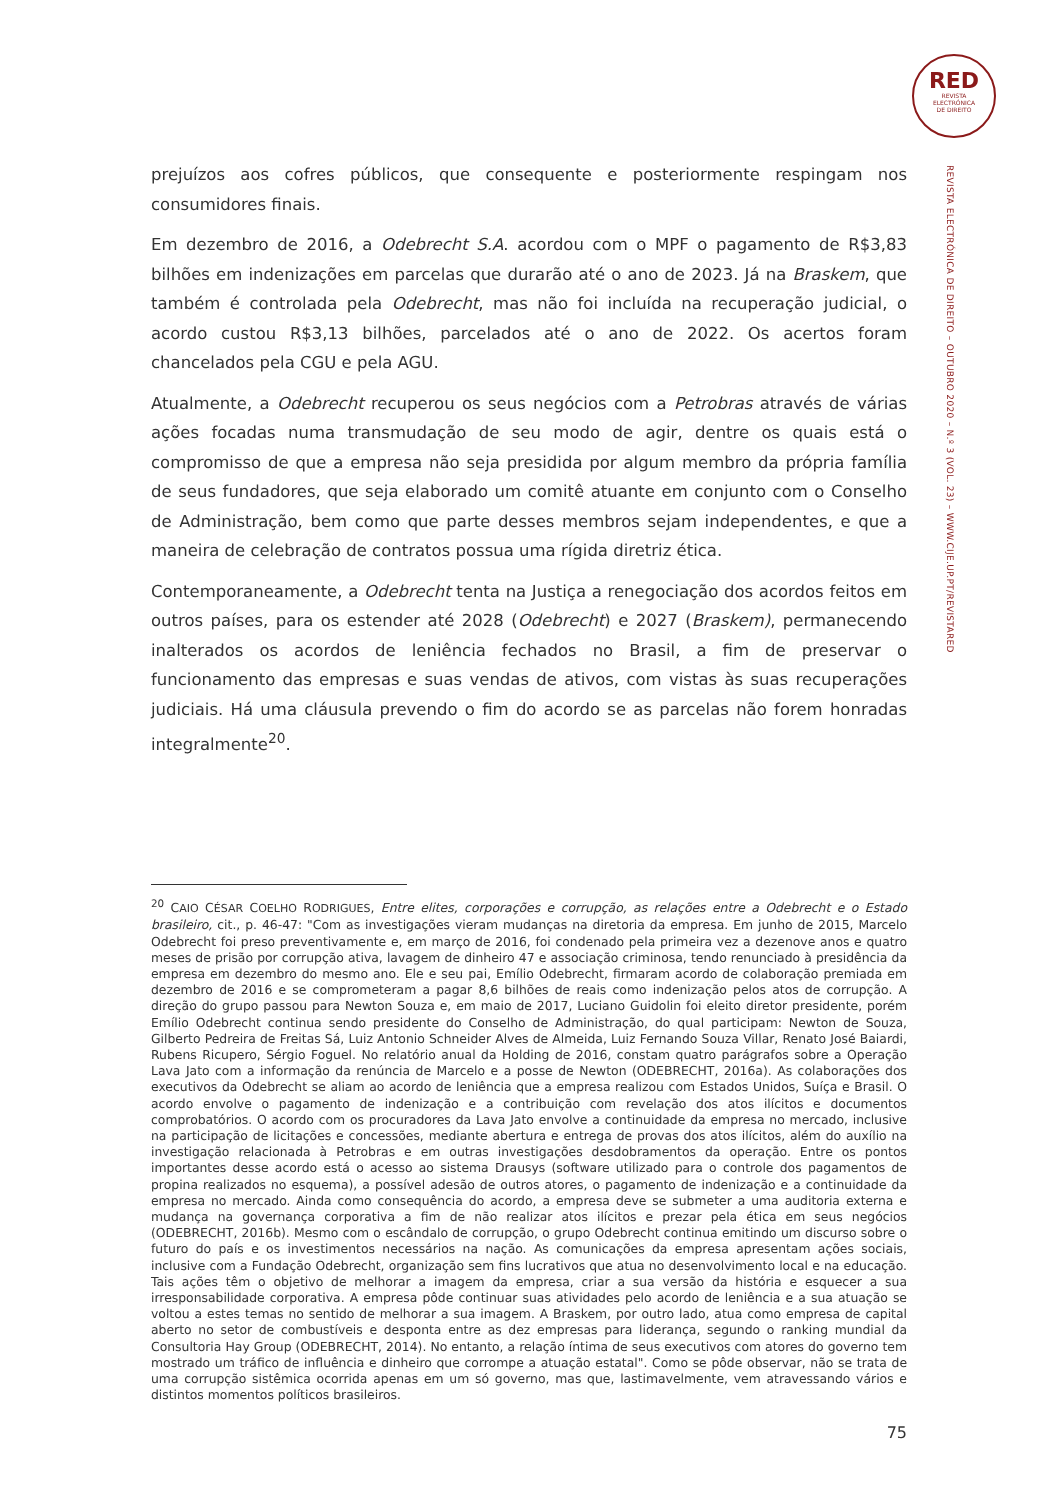RED
REVISTA
ELECTRÓNICA
DE DIREITO
REVISTA ELECTRÓNICA DE DIREITO – OUTUBRO 2020 – N.º 3 (VOL. 23) – WWW.CIJE.UP.PT/REVISTARED
prejuízos aos cofres públicos, que consequente e posteriormente respingam nos consumidores finais.
Em dezembro de 2016, a Odebrecht S.A. acordou com o MPF o pagamento de R$3,83 bilhões em indenizações em parcelas que durarão até o ano de 2023. Já na Braskem, que também é controlada pela Odebrecht, mas não foi incluída na recuperação judicial, o acordo custou R$3,13 bilhões, parcelados até o ano de 2022. Os acertos foram chancelados pela CGU e pela AGU.
Atualmente, a Odebrecht recuperou os seus negócios com a Petrobras através de várias ações focadas numa transmudação de seu modo de agir, dentre os quais está o compromisso de que a empresa não seja presidida por algum membro da própria família de seus fundadores, que seja elaborado um comitê atuante em conjunto com o Conselho de Administração, bem como que parte desses membros sejam independentes, e que a maneira de celebração de contratos possua uma rígida diretriz ética.
Contemporaneamente, a Odebrecht tenta na Justiça a renegociação dos acordos feitos em outros países, para os estender até 2028 (Odebrecht) e 2027 (Braskem), permanecendo inalterados os acordos de leniência fechados no Brasil, a fim de preservar o funcionamento das empresas e suas vendas de ativos, com vistas às suas recuperações judiciais. Há uma cláusula prevendo o fim do acordo se as parcelas não forem honradas integralmente<sup>20</sup>.
<sup>20</sup> CAIO CÉSAR COELHO RODRIGUES, Entre elites, corporações e corrupção, as relações entre a Odebrecht e o Estado brasileiro, cit., p. 46-47: "Com as investigações vieram mudanças na diretoria da empresa. Em junho de 2015, Marcelo Odebrecht foi preso preventivamente e, em março de 2016, foi condenado pela primeira vez a dezenove anos e quatro meses de prisão por corrupção ativa, lavagem de dinheiro 47 e associação criminosa, tendo renunciado à presidência da empresa em dezembro do mesmo ano. Ele e seu pai, Emílio Odebrecht, firmaram acordo de colaboração premiada em dezembro de 2016 e se comprometeram a pagar 8,6 bilhões de reais como indenização pelos atos de corrupção. A direção do grupo passou para Newton Souza e, em maio de 2017, Luciano Guidolin foi eleito diretor presidente, porém Emílio Odebrecht continua sendo presidente do Conselho de Administração, do qual participam: Newton de Souza, Gilberto Pedreira de Freitas Sá, Luiz Antonio Schneider Alves de Almeida, Luiz Fernando Souza Villar, Renato José Baiardi, Rubens Ricupero, Sérgio Foguel. No relatório anual da Holding de 2016, constam quatro parágrafos sobre a Operação Lava Jato com a informação da renúncia de Marcelo e a posse de Newton (ODEBRECHT, 2016a). As colaborações dos executivos da Odebrecht se aliam ao acordo de leniência que a empresa realizou com Estados Unidos, Suíça e Brasil. O acordo envolve o pagamento de indenização e a contribuição com revelação dos atos ilícitos e documentos comprobatórios. O acordo com os procuradores da Lava Jato envolve a continuidade da empresa no mercado, inclusive na participação de licitações e concessões, mediante abertura e entrega de provas dos atos ilícitos, além do auxílio na investigação relacionada à Petrobras e em outras investigações desdobramentos da operação. Entre os pontos importantes desse acordo está o acesso ao sistema Drausys (software utilizado para o controle dos pagamentos de propina realizados no esquema), a possível adesão de outros atores, o pagamento de indenização e a continuidade da empresa no mercado. Ainda como consequência do acordo, a empresa deve se submeter a uma auditoria externa e mudança na governança corporativa a fim de não realizar atos ilícitos e prezar pela ética em seus negócios (ODEBRECHT, 2016b). Mesmo com o escândalo de corrupção, o grupo Odebrecht continua emitindo um discurso sobre o futuro do país e os investimentos necessários na nação. As comunicações da empresa apresentam ações sociais, inclusive com a Fundação Odebrecht, organização sem fins lucrativos que atua no desenvolvimento local e na educação. Tais ações têm o objetivo de melhorar a imagem da empresa, criar a sua versão da história e esquecer a sua irresponsabilidade corporativa. A empresa pôde continuar suas atividades pelo acordo de leniência e a sua atuação se voltou a estes temas no sentido de melhorar a sua imagem. A Braskem, por outro lado, atua como empresa de capital aberto no setor de combustíveis e desponta entre as dez empresas para liderança, segundo o ranking mundial da Consultoria Hay Group (ODEBRECHT, 2014). No entanto, a relação íntima de seus executivos com atores do governo tem mostrado um tráfico de influência e dinheiro que corrompe a atuação estatal". Como se pôde observar, não se trata de uma corrupção sistêmica ocorrida apenas em um só governo, mas que, lastimavelmente, vem atravessando vários e distintos momentos políticos brasileiros.
75